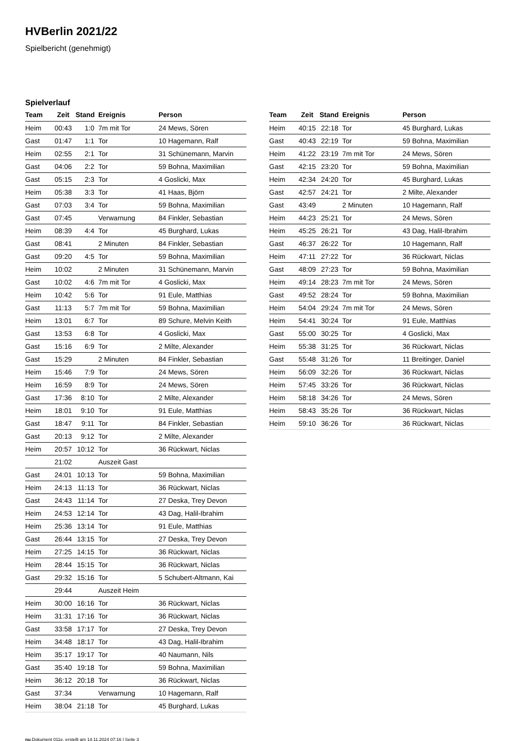HVBerlin 2021/22
Spielbericht (genehmigt)
Spielverlauf
| Team | Zeit | Stand | Ereignis | Person |
| --- | --- | --- | --- | --- |
| Heim | 00:43 | 1:0 | 7m mit Tor | 24 Mews, Sören |
| Gast | 01:47 | 1:1 | Tor | 10 Hagemann, Ralf |
| Heim | 02:55 | 2:1 | Tor | 31 Schünemann, Marvin |
| Gast | 04:06 | 2:2 | Tor | 59 Bohna, Maximilian |
| Gast | 05:15 | 2:3 | Tor | 4 Goslicki, Max |
| Heim | 05:38 | 3:3 | Tor | 41 Haas, Björn |
| Gast | 07:03 | 3:4 | Tor | 59 Bohna, Maximilian |
| Gast | 07:45 | | Verwarnung | 84 Finkler, Sebastian |
| Heim | 08:39 | 4:4 | Tor | 45 Burghard, Lukas |
| Gast | 08:41 | | 2 Minuten | 84 Finkler, Sebastian |
| Gast | 09:20 | 4:5 | Tor | 59 Bohna, Maximilian |
| Heim | 10:02 | | 2 Minuten | 31 Schünemann, Marvin |
| Gast | 10:02 | 4:6 | 7m mit Tor | 4 Goslicki, Max |
| Heim | 10:42 | 5:6 | Tor | 91 Eule, Matthias |
| Gast | 11:13 | 5:7 | 7m mit Tor | 59 Bohna, Maximilian |
| Heim | 13:01 | 6:7 | Tor | 89 Schure, Melvin Keith |
| Gast | 13:53 | 6:8 | Tor | 4 Goslicki, Max |
| Gast | 15:16 | 6:9 | Tor | 2 Milte, Alexander |
| Gast | 15:29 | | 2 Minuten | 84 Finkler, Sebastian |
| Heim | 15:46 | 7:9 | Tor | 24 Mews, Sören |
| Heim | 16:59 | 8:9 | Tor | 24 Mews, Sören |
| Gast | 17:36 | 8:10 | Tor | 2 Milte, Alexander |
| Heim | 18:01 | 9:10 | Tor | 91 Eule, Matthias |
| Gast | 18:47 | 9:11 | Tor | 84 Finkler, Sebastian |
| Gast | 20:13 | 9:12 | Tor | 2 Milte, Alexander |
| Heim | 20:57 | 10:12 | Tor | 36 Rückwart, Niclas |
| | 21:02 | | Auszeit Gast | |
| Gast | 24:01 | 10:13 | Tor | 59 Bohna, Maximilian |
| Heim | 24:13 | 11:13 | Tor | 36 Rückwart, Niclas |
| Gast | 24:43 | 11:14 | Tor | 27 Deska, Trey Devon |
| Heim | 24:53 | 12:14 | Tor | 43 Dag, Halil-Ibrahim |
| Heim | 25:36 | 13:14 | Tor | 91 Eule, Matthias |
| Gast | 26:44 | 13:15 | Tor | 27 Deska, Trey Devon |
| Heim | 27:25 | 14:15 | Tor | 36 Rückwart, Niclas |
| Heim | 28:44 | 15:15 | Tor | 36 Rückwart, Niclas |
| Gast | 29:32 | 15:16 | Tor | 5 Schubert-Altmann, Kai |
| | 29:44 | | Auszeit Heim | |
| Heim | 30:00 | 16:16 | Tor | 36 Rückwart, Niclas |
| Heim | 31:31 | 17:16 | Tor | 36 Rückwart, Niclas |
| Gast | 33:58 | 17:17 | Tor | 27 Deska, Trey Devon |
| Heim | 34:48 | 18:17 | Tor | 43 Dag, Halil-Ibrahim |
| Heim | 35:17 | 19:17 | Tor | 40 Naumann, Nils |
| Gast | 35:40 | 19:18 | Tor | 59 Bohna, Maximilian |
| Heim | 36:12 | 20:18 | Tor | 36 Rückwart, Niclas |
| Gast | 37:34 | | Verwarnung | 10 Hagemann, Ralf |
| Heim | 38:04 | 21:18 | Tor | 45 Burghard, Lukas |
| Team | Zeit | Stand | Ereignis | Person |
| --- | --- | --- | --- | --- |
| Heim | 40:15 | 22:18 | Tor | 45 Burghard, Lukas |
| Gast | 40:43 | 22:19 | Tor | 59 Bohna, Maximilian |
| Heim | 41:22 | 23:19 | 7m mit Tor | 24 Mews, Sören |
| Gast | 42:15 | 23:20 | Tor | 59 Bohna, Maximilian |
| Heim | 42:34 | 24:20 | Tor | 45 Burghard, Lukas |
| Gast | 42:57 | 24:21 | Tor | 2 Milte, Alexander |
| Gast | 43:49 | | 2 Minuten | 10 Hagemann, Ralf |
| Heim | 44:23 | 25:21 | Tor | 24 Mews, Sören |
| Heim | 45:25 | 26:21 | Tor | 43 Dag, Halil-Ibrahim |
| Gast | 46:37 | 26:22 | Tor | 10 Hagemann, Ralf |
| Heim | 47:11 | 27:22 | Tor | 36 Rückwart, Niclas |
| Gast | 48:09 | 27:23 | Tor | 59 Bohna, Maximilian |
| Heim | 49:14 | 28:23 | 7m mit Tor | 24 Mews, Sören |
| Gast | 49:52 | 28:24 | Tor | 59 Bohna, Maximilian |
| Heim | 54:04 | 29:24 | 7m mit Tor | 24 Mews, Sören |
| Heim | 54:41 | 30:24 | Tor | 91 Eule, Matthias |
| Gast | 55:00 | 30:25 | Tor | 4 Goslicki, Max |
| Heim | 55:38 | 31:25 | Tor | 36 Rückwart, Niclas |
| Gast | 55:48 | 31:26 | Tor | 11 Breitinger, Daniel |
| Heim | 56:09 | 32:26 | Tor | 36 Rückwart, Niclas |
| Heim | 57:45 | 33:26 | Tor | 36 Rückwart, Niclas |
| Heim | 58:18 | 34:26 | Tor | 24 Mews, Sören |
| Heim | 58:43 | 35:26 | Tor | 36 Rückwart, Niclas |
| Heim | 59:10 | 36:26 | Tor | 36 Rückwart, Niclas |
nu.Dokument 011e, erstellt am 14.11.2024 07:16 | Seite 3